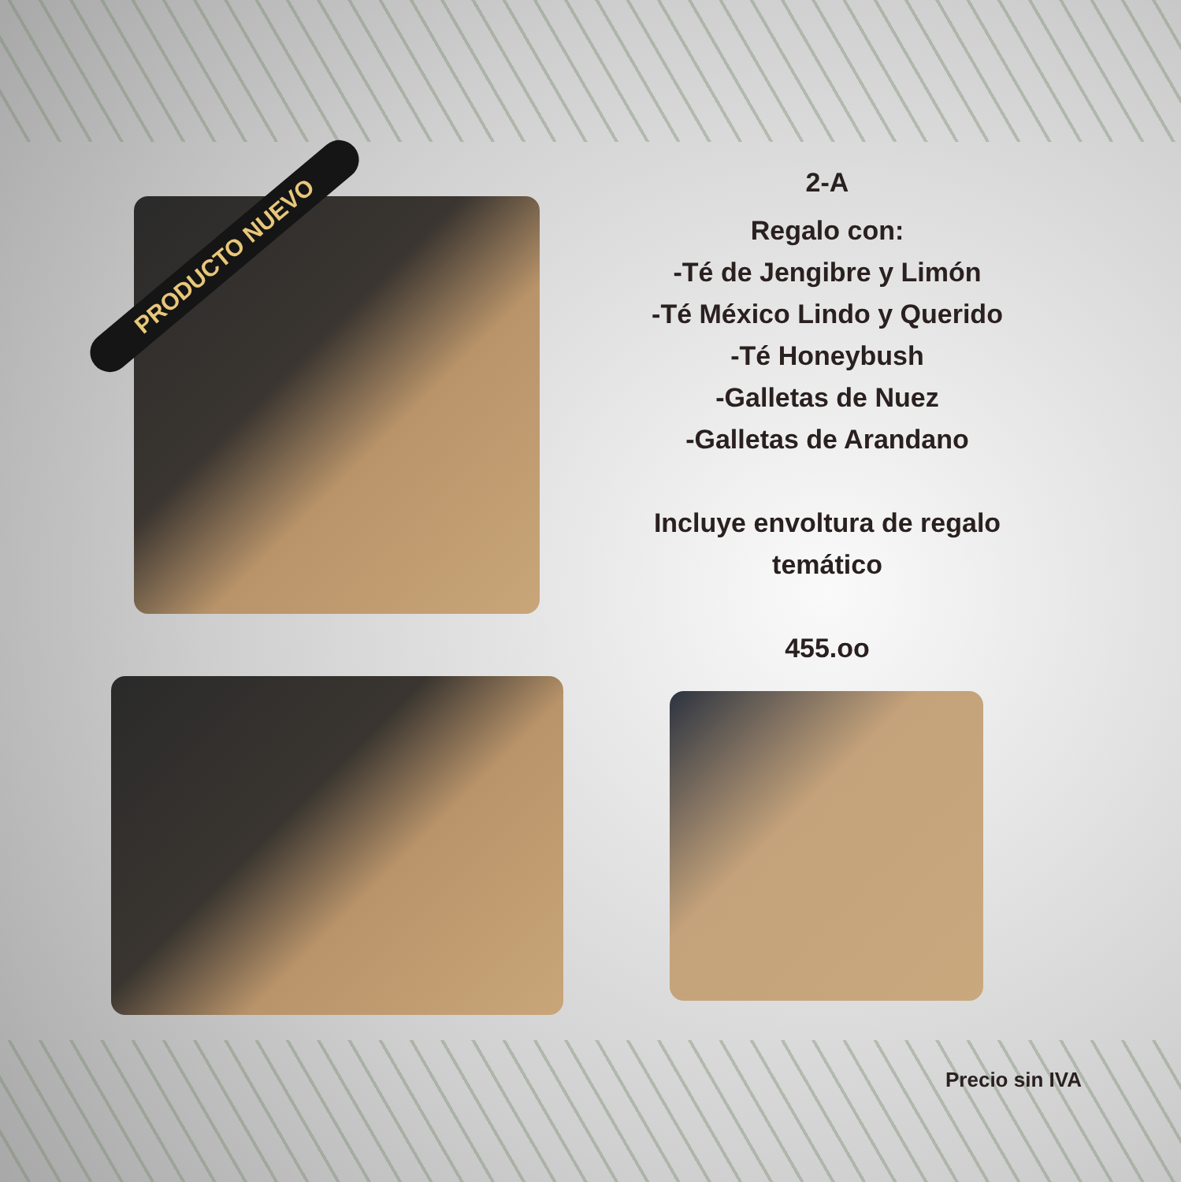PRODUCTO NUEVO
2-A
Regalo con:
-Té de Jengibre y Limón
-Té México Lindo y Querido
-Té Honeybush
-Galletas de Nuez
-Galletas de Arandano
Incluye envoltura de regalo temático
455.oo
Precio sin IVA